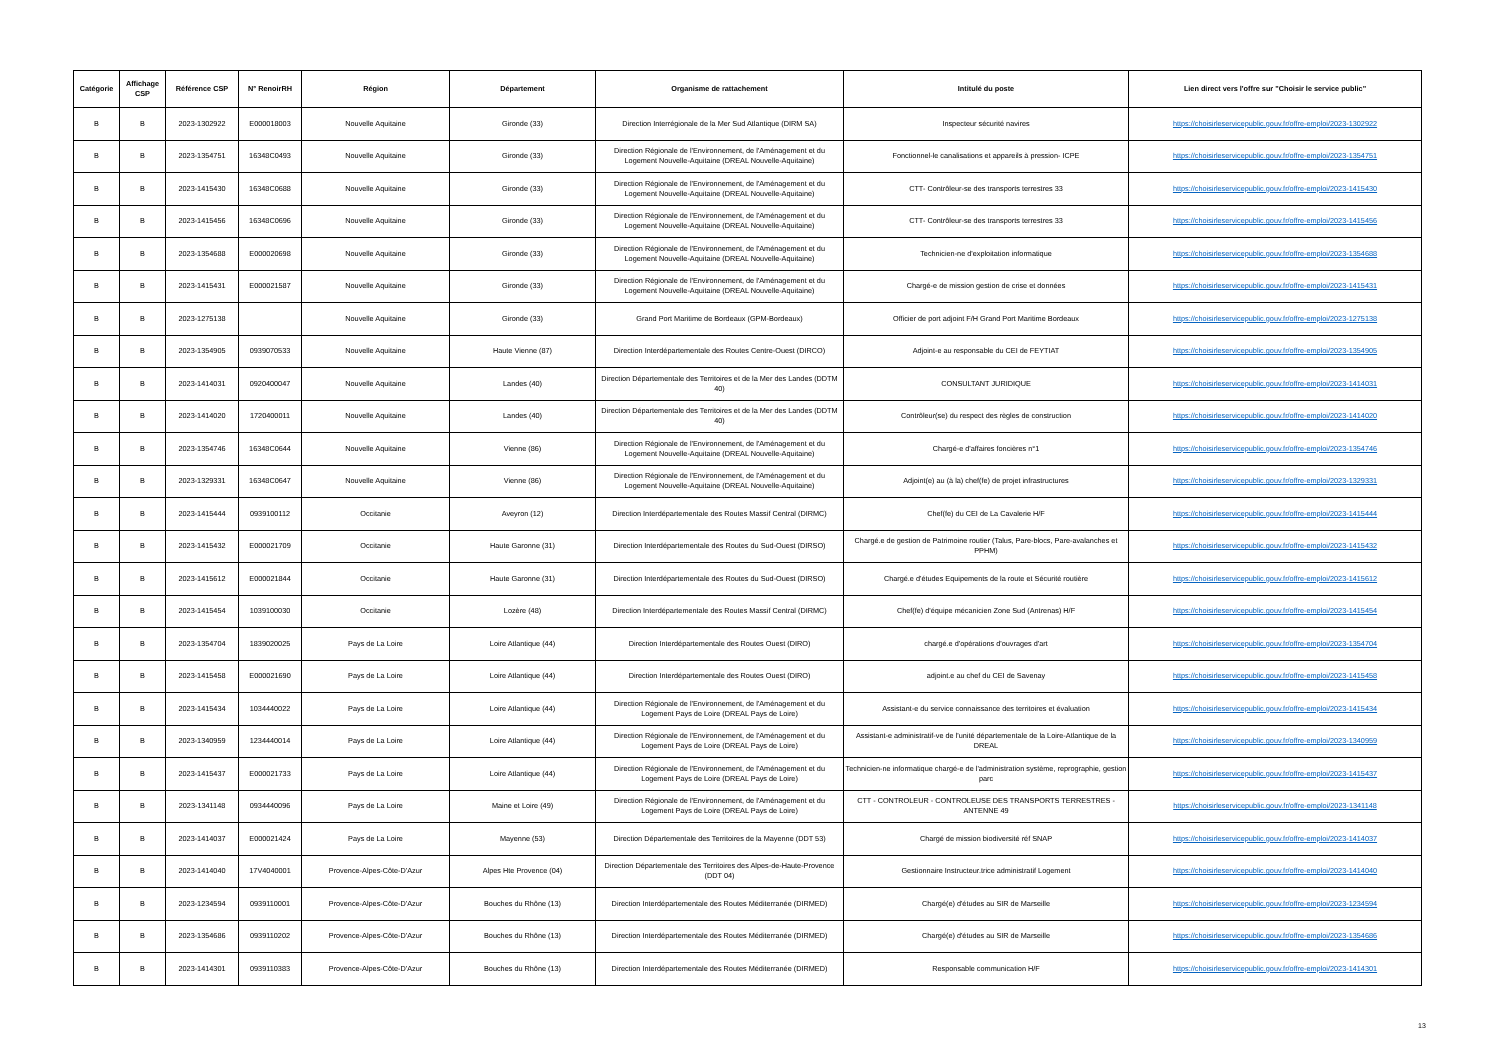| Catégorie | Affichage CSP | Référence CSP | N° RenoirRH | Région | Département | Organisme de rattachement | Intitulé du poste | Lien direct vers l'offre sur "Choisir le service public" |
| --- | --- | --- | --- | --- | --- | --- | --- | --- |
| B | B | 2023-1302922 | E000018003 | Nouvelle Aquitaine | Gironde (33) | Direction Interrégionale de la Mer Sud Atlantique (DIRM SA) | Inspecteur sécurité navires | https://choisirleservicepublic.gouv.fr/offre-emploi/2023-1302922 |
| B | B | 2023-1354751 | 16348C0493 | Nouvelle Aquitaine | Gironde (33) | Direction Régionale de l'Environnement, de l'Aménagement et du Logement Nouvelle-Aquitaine (DREAL Nouvelle-Aquitaine) | Fonctionnel-le canalisations et appareils à pression- ICPE | https://choisirleservicepublic.gouv.fr/offre-emploi/2023-1354751 |
| B | B | 2023-1415430 | 16348C0688 | Nouvelle Aquitaine | Gironde (33) | Direction Régionale de l'Environnement, de l'Aménagement et du Logement Nouvelle-Aquitaine (DREAL Nouvelle-Aquitaine) | CTT- Contrôleur-se des transports terrestres 33 | https://choisirleservicepublic.gouv.fr/offre-emploi/2023-1415430 |
| B | B | 2023-1415456 | 16348C0696 | Nouvelle Aquitaine | Gironde (33) | Direction Régionale de l'Environnement, de l'Aménagement et du Logement Nouvelle-Aquitaine (DREAL Nouvelle-Aquitaine) | CTT- Contrôleur-se des transports terrestres 33 | https://choisirleservicepublic.gouv.fr/offre-emploi/2023-1415456 |
| B | B | 2023-1354688 | E000020698 | Nouvelle Aquitaine | Gironde (33) | Direction Régionale de l'Environnement, de l'Aménagement et du Logement Nouvelle-Aquitaine (DREAL Nouvelle-Aquitaine) | Technicien-ne d'exploitation informatique | https://choisirleservicepublic.gouv.fr/offre-emploi/2023-1354688 |
| B | B | 2023-1415431 | E000021587 | Nouvelle Aquitaine | Gironde (33) | Direction Régionale de l'Environnement, de l'Aménagement et du Logement Nouvelle-Aquitaine (DREAL Nouvelle-Aquitaine) | Chargé-e de mission gestion de crise et données | https://choisirleservicepublic.gouv.fr/offre-emploi/2023-1415431 |
| B | B | 2023-1275138 | | Nouvelle Aquitaine | Gironde (33) | Grand Port Maritime de Bordeaux (GPM-Bordeaux) | Officier de port adjoint F/H Grand Port Maritime Bordeaux | https://choisirleservicepublic.gouv.fr/offre-emploi/2023-1275138 |
| B | B | 2023-1354905 | 0939070533 | Nouvelle Aquitaine | Haute Vienne (87) | Direction Interdépartementale des Routes Centre-Ouest (DIRCO) | Adjoint-e au responsable du CEI de FEYTIAT | https://choisirleservicepublic.gouv.fr/offre-emploi/2023-1354905 |
| B | B | 2023-1414031 | 0920400047 | Nouvelle Aquitaine | Landes (40) | Direction Départementale des Territoires et de la Mer des Landes (DDTM 40) | CONSULTANT JURIDIQUE | https://choisirleservicepublic.gouv.fr/offre-emploi/2023-1414031 |
| B | B | 2023-1414020 | 1720400011 | Nouvelle Aquitaine | Landes (40) | Direction Départementale des Territoires et de la Mer des Landes (DDTM 40) | Contrôleur(se) du respect des règles de construction | https://choisirleservicepublic.gouv.fr/offre-emploi/2023-1414020 |
| B | B | 2023-1354746 | 16348C0644 | Nouvelle Aquitaine | Vienne (86) | Direction Régionale de l'Environnement, de l'Aménagement et du Logement Nouvelle-Aquitaine (DREAL Nouvelle-Aquitaine) | Chargé-e d'affaires foncières n°1 | https://choisirleservicepublic.gouv.fr/offre-emploi/2023-1354746 |
| B | B | 2023-1329331 | 16348C0647 | Nouvelle Aquitaine | Vienne (86) | Direction Régionale de l'Environnement, de l'Aménagement et du Logement Nouvelle-Aquitaine (DREAL Nouvelle-Aquitaine) | Adjoint(e) au (à la) chef(fe) de projet infrastructures | https://choisirleservicepublic.gouv.fr/offre-emploi/2023-1329331 |
| B | B | 2023-1415444 | 0939100112 | Occitanie | Aveyron (12) | Direction Interdépartementale des Routes Massif Central (DIRMC) | Chef(fe) du CEI de La Cavalerie H/F | https://choisirleservicepublic.gouv.fr/offre-emploi/2023-1415444 |
| B | B | 2023-1415432 | E000021709 | Occitanie | Haute Garonne (31) | Direction Interdépartementale des Routes du Sud-Ouest (DIRSO) | Chargé.e de gestion de Patrimoine routier (Talus, Pare-blocs, Pare-avalanches et PPHM) | https://choisirleservicepublic.gouv.fr/offre-emploi/2023-1415432 |
| B | B | 2023-1415612 | E000021844 | Occitanie | Haute Garonne (31) | Direction Interdépartementale des Routes du Sud-Ouest (DIRSO) | Chargé.e d'études Equipements de la route et Sécurité routière | https://choisirleservicepublic.gouv.fr/offre-emploi/2023-1415612 |
| B | B | 2023-1415454 | 1039100030 | Occitanie | Lozère (48) | Direction Interdépartementale des Routes Massif Central (DIRMC) | Chef(fe) d'équipe mécanicien Zone Sud (Antrenas) H/F | https://choisirleservicepublic.gouv.fr/offre-emploi/2023-1415454 |
| B | B | 2023-1354704 | 1839020025 | Pays de La Loire | Loire Atlantique (44) | Direction Interdépartementale des Routes Ouest (DIRO) | chargé.e d'opérations d'ouvrages d'art | https://choisirleservicepublic.gouv.fr/offre-emploi/2023-1354704 |
| B | B | 2023-1415458 | E000021690 | Pays de La Loire | Loire Atlantique (44) | Direction Interdépartementale des Routes Ouest (DIRO) | adjoint.e au chef du CEI de Savenay | https://choisirleservicepublic.gouv.fr/offre-emploi/2023-1415458 |
| B | B | 2023-1415434 | 1034440022 | Pays de La Loire | Loire Atlantique (44) | Direction Régionale de l'Environnement, de l'Aménagement et du Logement Pays de Loire (DREAL Pays de Loire) | Assistant-e du service connaissance des territoires et évaluation | https://choisirleservicepublic.gouv.fr/offre-emploi/2023-1415434 |
| B | B | 2023-1340959 | 1234440014 | Pays de La Loire | Loire Atlantique (44) | Direction Régionale de l'Environnement, de l'Aménagement et du Logement Pays de Loire (DREAL Pays de Loire) | Assistant-e administratif-ve de l'unité départementale de la Loire-Atlantique de la DREAL | https://choisirleservicepublic.gouv.fr/offre-emploi/2023-1340959 |
| B | B | 2023-1415437 | E000021733 | Pays de La Loire | Loire Atlantique (44) | Direction Régionale de l'Environnement, de l'Aménagement et du Logement Pays de Loire (DREAL Pays de Loire) | Technicien-ne informatique chargé-e de l'administration système, reprographie, gestion parc | https://choisirleservicepublic.gouv.fr/offre-emploi/2023-1415437 |
| B | B | 2023-1341148 | 0934440096 | Pays de La Loire | Maine et Loire (49) | Direction Régionale de l'Environnement, de l'Aménagement et du Logement Pays de Loire (DREAL Pays de Loire) | CTT - CONTROLEUR - CONTROLEUSE DES TRANSPORTS TERRESTRES - ANTENNE 49 | https://choisirleservicepublic.gouv.fr/offre-emploi/2023-1341148 |
| B | B | 2023-1414037 | E000021424 | Pays de La Loire | Mayenne (53) | Direction Départementale des Territoires de la Mayenne (DDT 53) | Chargé de mission biodiversité réf SNAP | https://choisirleservicepublic.gouv.fr/offre-emploi/2023-1414037 |
| B | B | 2023-1414040 | 17V4040001 | Provence-Alpes-Côte-D'Azur | Alpes Hte Provence (04) | Direction Départementale des Territoires des Alpes-de-Haute-Provence (DDT 04) | Gestionnaire Instructeur.trice administratif Logement | https://choisirleservicepublic.gouv.fr/offre-emploi/2023-1414040 |
| B | B | 2023-1234594 | 0939110001 | Provence-Alpes-Côte-D'Azur | Bouches du Rhône (13) | Direction Interdépartementale des Routes Méditerranée (DIRMED) | Chargé(e) d'études au SIR de Marseille | https://choisirleservicepublic.gouv.fr/offre-emploi/2023-1234594 |
| B | B | 2023-1354686 | 0939110202 | Provence-Alpes-Côte-D'Azur | Bouches du Rhône (13) | Direction Interdépartementale des Routes Méditerranée (DIRMED) | Chargé(e) d'études au SIR de Marseille | https://choisirleservicepublic.gouv.fr/offre-emploi/2023-1354686 |
| B | B | 2023-1414301 | 0939110383 | Provence-Alpes-Côte-D'Azur | Bouches du Rhône (13) | Direction Interdépartementale des Routes Méditerranée (DIRMED) | Responsable communication H/F | https://choisirleservicepublic.gouv.fr/offre-emploi/2023-1414301 |
13